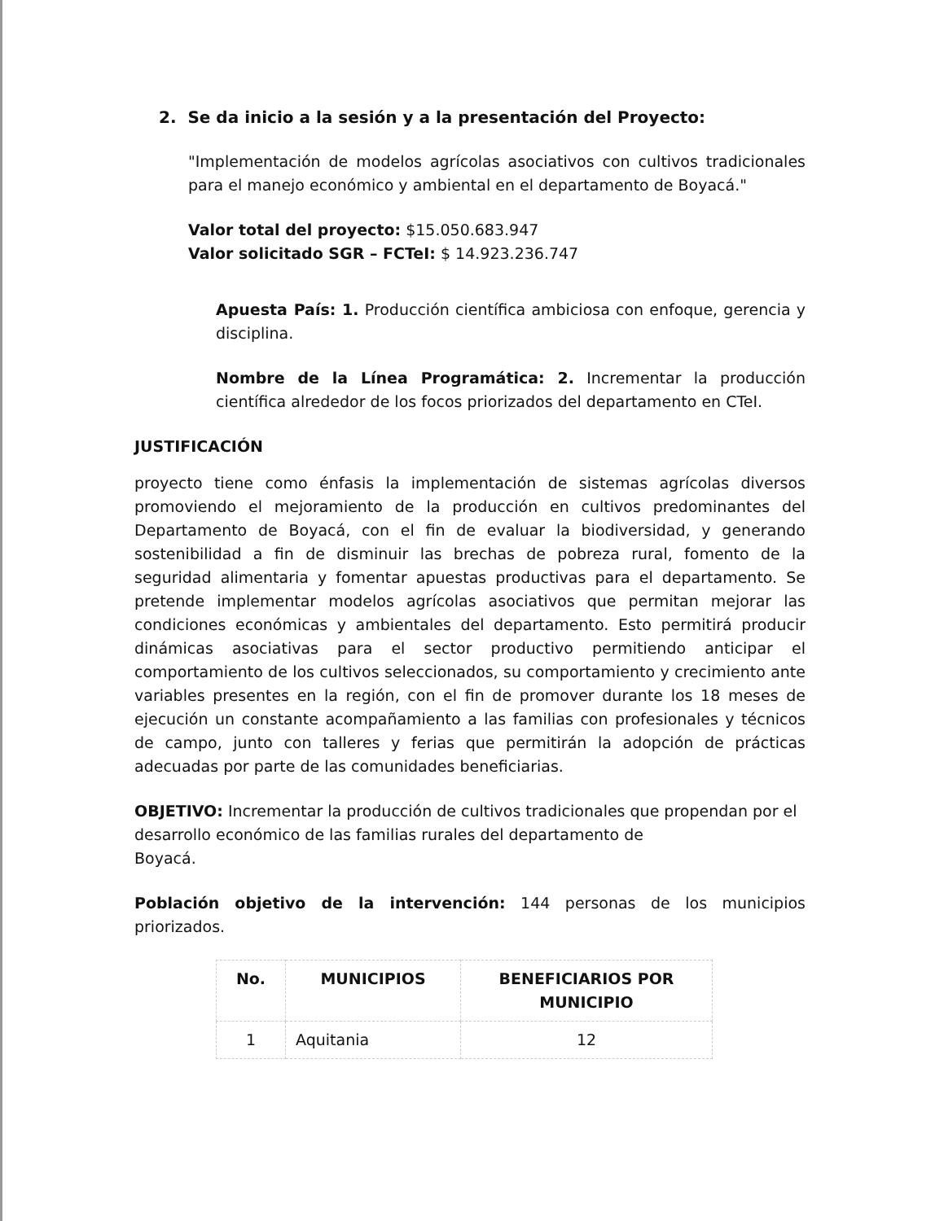2. Se da inicio a la sesión y a la presentación del Proyecto:
"Implementación de modelos agrícolas asociativos con cultivos tradicionales para el manejo económico y ambiental en el departamento de Boyacá."
Valor total del proyecto: $15.050.683.947
Valor solicitado SGR – FCTeI: $ 14.923.236.747
Apuesta País: 1. Producción científica ambiciosa con enfoque, gerencia y disciplina.
Nombre de la Línea Programática: 2. Incrementar la producción científica alrededor de los focos priorizados del departamento en CTeI.
JUSTIFICACIÓN
proyecto tiene como énfasis la implementación de sistemas agrícolas diversos promoviendo el mejoramiento de la producción en cultivos predominantes del Departamento de Boyacá, con el fin de evaluar la biodiversidad, y generando sostenibilidad a fin de disminuir las brechas de pobreza rural, fomento de la seguridad alimentaria y fomentar apuestas productivas para el departamento. Se pretende implementar modelos agrícolas asociativos que permitan mejorar las condiciones económicas y ambientales del departamento. Esto permitirá producir dinámicas asociativas para el sector productivo permitiendo anticipar el comportamiento de los cultivos seleccionados, su comportamiento y crecimiento ante variables presentes en la región, con el fin de promover durante los 18 meses de ejecución un constante acompañamiento a las familias con profesionales y técnicos de campo, junto con talleres y ferias que permitirán la adopción de prácticas adecuadas por parte de las comunidades beneficiarias.
OBJETIVO: Incrementar la producción de cultivos tradicionales que propendan por el desarrollo económico de las familias rurales del departamento de
Boyacá.
Población objetivo de la intervención: 144 personas de los municipios priorizados.
| No. | MUNICIPIOS | BENEFICIARIOS POR MUNICIPIO |
| --- | --- | --- |
| 1 | Aquitania | 12 |